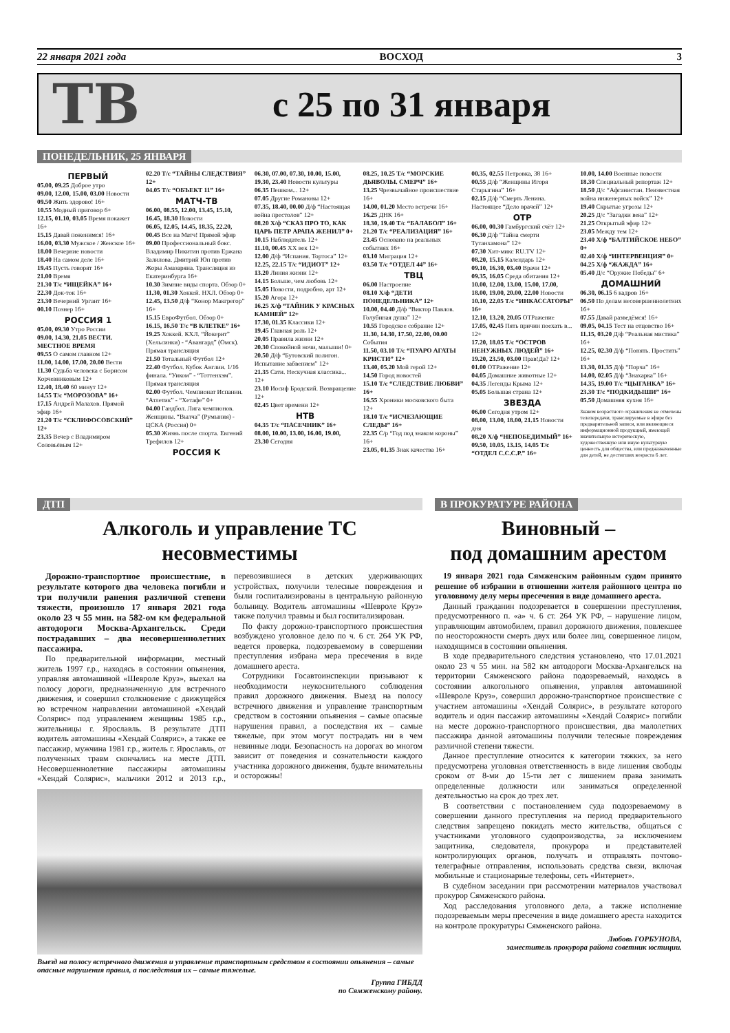22 января 2021 года ВОСХОД 3
ТВ
с 25 по 31 января
ПОНЕДЕЛЬНИК, 25 ЯНВАРЯ
ПЕРВЫЙ
05.00, 09.25 Доброе утро
09.00, 12.00, 15.00, 03.00 Новости
09.50 Жить здорово! 16+
10.55 Модный приговор 6+
12.15, 01.10, 03.05 Время покажет 16+
15.15 Давай поженимся! 16+
16.00, 03.30 Мужское / Женское 16+
18.00 Вечерние новости
18.40 На самом деле 16+
19.45 Пусть говорят 16+
21.00 Время
21.30 Т/с “ИЩЕЙКА” 16+
22.30 Док-ток 16+
23.30 Вечерний Ургант 16+
00.10 Познер 16+
РОССИЯ 1
05.00, 09.30 Утро России
09.00, 14.30, 21.05 ВЕСТИ. МЕСТНОЕ ВРЕМЯ
09.55 О самом главном 12+
11.00, 14.00, 17.00, 20.00 Вести
11.30 Судьба человека с Борисом Корчевниковым 12+
12.40, 18.40 60 минут 12+
14.55 Т/с “МОРОЗОВА” 16+
17.15 Андрей Малахов. Прямой эфир 16+
21.20 Т/с “СКЛИФОСОВСКИЙ” 12+
23.35 Вечер с Владимиром Соловьёвым 12+
02.20 Т/с “ТАЙНЫ СЛЕДСТВИЯ” 12+
04.05 Т/с “ОБЪЕКТ 11” 16+
МАТЧ-ТВ
06.00, 08.55, 12.00, 13.45, 15.10, 16.45, 18.30 Новости
06.05, 12.05, 14.45, 18.35, 22.20, 00.45 Все на Матч! Прямой эфир
09.00 Профессиональный бокс. Владимир Никитин против Ержана Залилова. Дмитрий Юн против Жоры Амазаряна. Трансляция из Екатеринбурга 16+
10.30 Зимние виды спорта. Обзор 0+
11.30, 01.30 Хоккей. НХЛ. Обзор 0+
12.45, 13.50 Д/ф “Конор Макгрегор” 16+
15.15 ЕвроФутбол. Обзор 0+
16.15, 16.50 Т/с “В КЛЕТКЕ” 16+
19.25 Хоккей. КХЛ. “Йокерит” (Хельсинки) - “Авангард” (Омск). Прямая трансляция
21.50 Тотальный Футбол 12+
22.40 Футбол. Кубок Англии. 1/16 финала. “Уиком” - “Тоттенхэм”. Прямая трансляция
02.00 Футбол. Чемпионат Испании. “Атлетик” - “Хетафе” 0+
04.00 Гандбол. Лига чемпионов. Женщины. “Вылча” (Румыния) - ЦСКА (Россия) 0+
05.30 Жизнь после спорта. Евгений Трефилов 12+
РОССИЯ К
06.30, 07.00, 07.30, 10.00, 15.00, 19.30, 23.40 Новости культуры
06.35 Пешком... 12+
07.05 Другие Романовы 12+
07.35, 18.40, 00.00 Д/ф “Настоящая война престолов” 12+
08.20 Х/ф “СКАЗ ПРО ТО, КАК ЦАРЬ ПЕТР АРАПА ЖЕНИЛ” 0+
10.15 Наблюдатель 12+
11.10, 00.45 ХХ век 12+
12.00 Д/ф “Испания. Тортоса” 12+
12.25, 22.15 Т/с “ИДИОТ” 12+
13.20 Линия жизни 12+
14.15 Больше, чем любовь 12+
15.05 Новости, подробно, арт 12+
15.20 Агора 12+
16.25 Х/ф “ТАЙНИК У КРАСНЫХ КАМНЕЙ” 12+
17.30, 01.35 Классики 12+
19.45 Главная роль 12+
20.05 Правила жизни 12+
20.30 Спокойной ночи, малыши! 0+
20.50 Д/ф “Бутовский полигон. Испытание забвением” 12+
21.35 Сати. Нескучная классика... 12+
23.10 Иосиф Бродский. Возвращение 12+
02.45 Цвет времени 12+
НТВ
04.35 Т/с “ПАСЕЧНИК” 16+
08.00, 10.00, 13.00, 16.00, 19.00, 23.30 Сегодня
08.25, 10.25 Т/с “МОРСКИЕ ДЬЯВОЛЫ. СМЕРЧ” 16+
13.25 Чрезвычайное происшествие 16+
14.00, 01.20 Место встречи 16+
16.25 ДНК 16+
18.30, 19.40 Т/с “БАЛАБОЛ” 16+
21.20 Т/с “РЕАЛИЗАЦИЯ” 16+
23.45 Основано на реальных событиях 16+
03.10 Миграция 12+
03.50 Т/с “ОТДЕЛ 44” 16+
ТВЦ
06.00 Настроение
08.10 Х/ф “ДЕТИ ПОНЕДЕЛЬНИКА” 12+
10.00, 04.40 Д/ф “Виктор Павлов. Голубиная душа” 12+
10.55 Городское собрание 12+
11.30, 14.30, 17.50, 22.00, 00.00 События
11.50, 03.10 Т/с “ПУАРО АГАТЫ КРИСТИ” 12+
13.40, 05.20 Мой герой 12+
14.50 Город новостей
15.10 Т/с “СЛЕДСТВИЕ ЛЮБВИ” 16+
16.55 Хроники московского быта 12+
18.10 Т/с “ИСЧЕЗАЮЩИЕ СЛЕДЫ” 16+
22.35 С/р “Год под знаком короны” 16+
23.05, 01.35 Знак качества 16+
00.35, 02.55 Петровка, 38 16+
00.55 Д/ф “Женщины Игоря Старыгина” 16+
02.15 Д/ф “Смерть Ленина. Настоящее “Дело врачей” 12+
ОТР
06.00, 00.30 Гамбургский счёт 12+
06.30 Д/ф “Тайна смерти Тутанхамона” 12+
07.30 Хит-микс RU.TV 12+
08.20, 15.15 Календарь 12+
09.10, 16.30, 03.40 Врачи 12+
09.35, 16.05 Среда обитания 12+
10.00, 12.00, 13.00, 15.00, 17.00, 18.00, 19.00, 20.00, 22.00 Новости
10.10, 22.05 Т/с “ИНКАССАТОРЫ” 16+
12.10, 13.20, 20.05 ОТРажение
17.05, 02.45 Пять причин поехать в... 12+
17.20, 18.05 Т/с “ОСТРОВ НЕНУЖНЫХ ЛЮДЕЙ” 16+
19.20, 23.50, 03.00 Прав!Да? 12+
01.00 ОТРажение 12+
04.05 Домашние животные 12+
04.35 Легенды Крыма 12+
05.05 Большая страна 12+
ЗВЕЗДА
06.00 Сегодня утром 12+
08.00, 13.00, 18.00, 21.15 Новости дня
08.20 Х/ф “НЕПОБЕДИМЫЙ” 16+
09.50, 10.05, 13.15, 14.05 Т/с “ОТДЕЛ С.С.С.Р.” 16+
10.00, 14.00 Военные новости
18.30 Специальный репортаж 12+
18.50 Д/с “Афганистан. Неизвестная война инженерных войск” 12+
19.40 Скрытые угрозы 12+
20.25 Д/с “Загадки века” 12+
21.25 Открытый эфир 12+
23.05 Между тем 12+
23.40 Х/ф “БАЛТИЙСКОЕ НЕБО” 0+
02.40 Х/ф “ИНТЕРВЕНЦИЯ” 0+
04.25 Х/ф “ЖАЖДА” 16+
05.40 Д/с “Оружие Победы” 6+
ДОМАШНИЙ
06.30, 06.15 6 кадров 16+
06.50 По делам несовершеннолетних 16+
07.55 Давай разведёмся! 16+
09.05, 04.15 Тест на отцовство 16+
11.15, 03.20 Д/ф “Реальная мистика” 16+
12.25, 02.30 Д/ф “Понять. Простить” 16+
13.30, 01.35 Д/ф “Порча” 16+
14.00, 02.05 Д/ф “Знахарка” 16+
14.35, 19.00 Т/с “ЦЫГАНКА” 16+
23.30 Т/с “ПОДКИДЫШИ” 16+
05.50 Домашняя кухня 16+
Знаком возрастного ограничения не отмечены телепередачи, транслируемые в эфире без предварительной записи, или являющиеся информационной продукцией, имеющей значительную историческую, художественную или иную культурную ценность для общества, или предназначенные для детей, не достигших возраста 6 лет.
ДТП
Алкоголь и управление ТС несовместимы
Дорожно-транспортное происшествие, в результате которого два человека погибли и три получили ранения различной степени тяжести, произошло 17 января 2021 года около 23 ч 55 мин. на 582-ом км федеральной автодороги Москва-Архангельск. Среди пострадавших – два несовершеннолетних пассажира.
По предварительной информации, местный житель 1997 г.р., находясь в состоянии опьянения, управляя автомашиной «Шевроле Круз», выехал на полосу дороги, предназначенную для встречного движения, и совершил столкновение с движущейся во встречном направлении автомашиной «Хендай Солярис» под управлением женщины 1985 г.р., жительницы г. Ярославль. В результате ДТП водитель автомашины «Хендай Солярис», а также ее пассажир, мужчина 1981 г.р., житель г. Ярославль, от полученных травм скончались на месте ДТП. Несовершеннолетние пассажиры автомашины «Хендай Солярис», мальчики 2012 и 2013 г.р., перевозившиеся в детских удерживающих устройствах, получили телесные повреждения и были госпитализированы в центральную районную больницу. Водитель автомашины «Шевроле Круз» также получил травмы и был госпитализирован.
По факту дорожно-транспортного происшествия возбуждено уголовное дело по ч. 6 ст. 264 УК РФ, ведется проверка, подозреваемому в совершении преступления избрана мера пресечения в виде домашнего ареста.
Сотрудники Госавтоинспекции призывают к необходимости неукоснительного соблюдения правил дорожного движения. Выезд на полосу встречного движения и управление транспортным средством в состоянии опьянения – самые опасные нарушения правил, а последствия их – самые тяжелые, при этом могут пострадать ни в чем невинные люди. Безопасность на дорогах во многом зависит от поведения и сознательности каждого участника дорожного движения, будьте внимательны и осторожны!
Выезд на полосу встречного движения и управление транспортным средством в состоянии опьянения – самые опасные нарушения правил, а последствия их – самые тяжелые.
Группа ГИБДД
по Сямженскому району.
В ПРОКУРАТУРЕ РАЙОНА
Виновный –
под домашним арестом
19 января 2021 года Сямженским районным судом принято решение об избрании в отношении жителя районного центра по уголовному делу меры пресечения в виде домашнего ареста.
Данный гражданин подозревается в совершении преступления, предусмотренного п. «а» ч. 6 ст. 264 УК РФ, – нарушение лицом, управляющим автомобилем, правил дорожного движения, повлекшее по неосторожности смерть двух или более лиц, совершенное лицом, находящимся в состоянии опьянения.
В ходе предварительного следствия установлено, что 17.01.2021 около 23 ч 55 мин. на 582 км автодороги Москва-Архангельск на территории Сямженского района подозреваемый, находясь в состоянии алкогольного опьянения, управляя автомашиной «Шевроле Круз», совершил дорожно-транспортное происшествие с участием автомашины «Хендай Солярис», в результате которого водитель и один пассажир автомашины «Хендай Солярис» погибли на месте дорожно-транспортного происшествия, два малолетних пассажира данной автомашины получили телесные повреждения различной степени тяжести.
Данное преступление относится к категории тяжких, за него предусмотрена уголовная ответственность в виде лишения свободы сроком от 8-ми до 15-ти лет с лишением права занимать определенные должности или заниматься определенной деятельностью на срок до трех лет.
В соответствии с постановлением суда подозреваемому в совершении данного преступления на период предварительного следствия запрещено покидать место жительства, общаться с участниками уголовного судопроизводства, за исключением защитника, следователя, прокурора и представителей контролирующих органов, получать и отправлять почтово-телеграфные отправления, использовать средства связи, включая мобильные и стационарные телефоны, сеть «Интернет».
В судебном заседании при рассмотрении материалов участвовал прокурор Сямженского района.
Ход расследования уголовного дела, а также исполнение подозреваемым меры пресечения в виде домашнего ареста находится на контроле прокуратуры Сямженского района.
Любовь ГОРБУНОВА,
заместитель прокурора района советник юстиции.